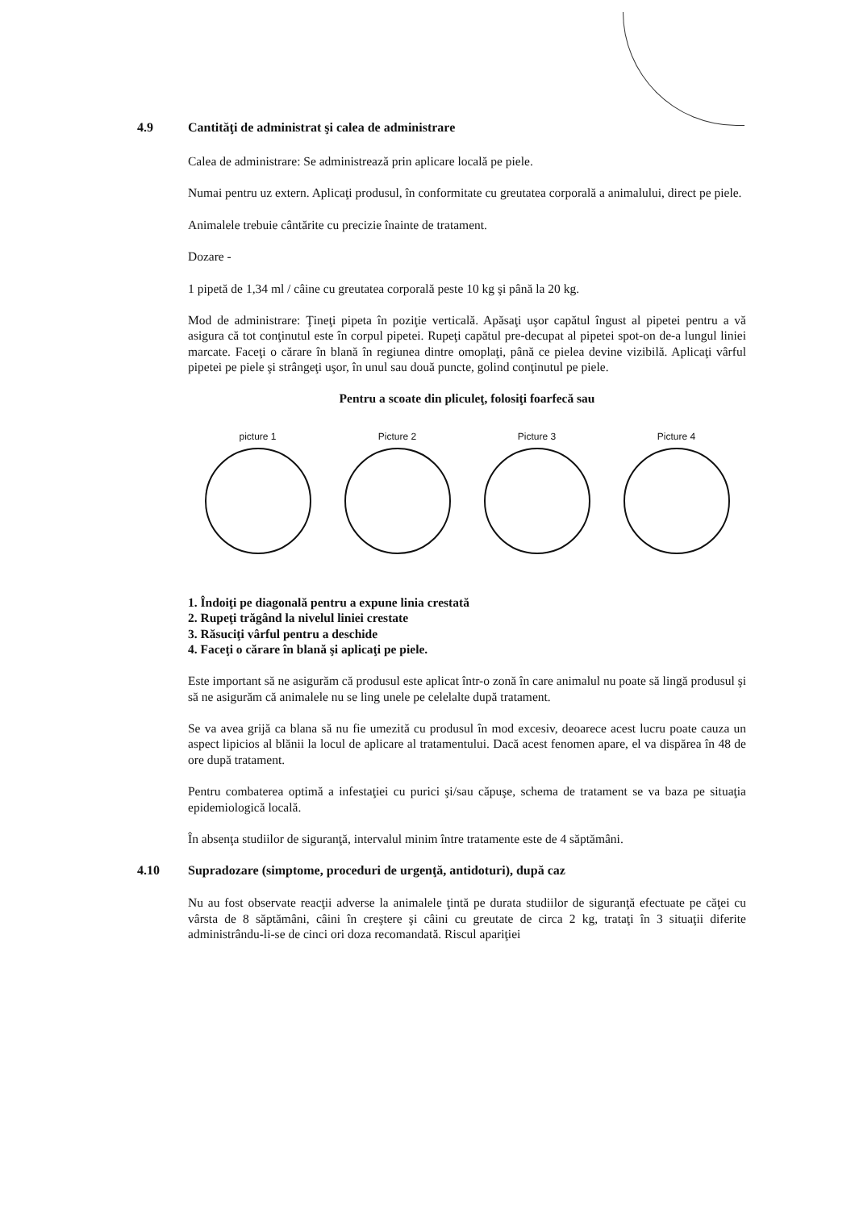4.9 Cantităţi de administrat şi calea de administrare
Calea de administrare: Se administrează prin aplicare locală pe piele.
Numai pentru uz extern. Aplicaţi produsul, în conformitate cu greutatea corporală a animalului, direct pe piele.
Animalele trebuie cântărite cu precizie înainte de tratament.
Dozare -
1 pipetă de 1,34 ml / câine cu greutatea corporală peste 10 kg şi până la 20 kg.
Mod de administrare: Ţineţi pipeta în poziţie verticală. Apăsaţi uşor capătul îngust al pipetei pentru a vă asigura că tot conţinutul este în corpul pipetei. Rupeţi capătul pre-decupat al pipetei spot-on de-a lungul liniei marcate. Faceţi o cărare în blană în regiunea dintre omoplaţi, până ce pielea devine vizibilă. Aplicaţi vârful pipetei pe piele şi strângeţi uşor, în unul sau două puncte, golind conţinutul pe piele.
Pentru a scoate din pliculeţ, folosiţi foarfecă sau
picture 1 Picture 2 Picture 3 Picture 4
1. Îndoiţi pe diagonală pentru a expune linia crestată
2. Rupeţi trăgând la nivelul liniei crestate
3. Răsuciţi vârful pentru a deschide
4. Faceţi o cărare în blană şi aplicaţi pe piele.
Este important să ne asigurăm că produsul este aplicat într-o zonă în care animalul nu poate să lingă produsul şi să ne asigurăm că animalele nu se ling unele pe celelalte după tratament.
Se va avea grijă ca blana să nu fie umezită cu produsul în mod excesiv, deoarece acest lucru poate cauza un aspect lipicios al blănii la locul de aplicare al tratamentului. Dacă acest fenomen apare, el va dispărea în 48 de ore după tratament.
Pentru combaterea optimă a infestaţiei cu purici şi/sau căpuşe, schema de tratament se va baza pe situaţia epidemiologică locală.
În absenţa studiilor de siguranţă, intervalul minim între tratamente este de 4 săptămâni.
4.10 Supradozare (simptome, proceduri de urgenţă, antidoturi), după caz
Nu au fost observate reacţii adverse la animalele ţintă pe durata studiilor de siguranţă efectuate pe căţei cu vârsta de 8 săptămâni, câini în creştere şi câini cu greutate de circa 2 kg, trataţi în 3 situaţii diferite administrându-li-se de cinci ori doza recomandată. Riscul apariţiei